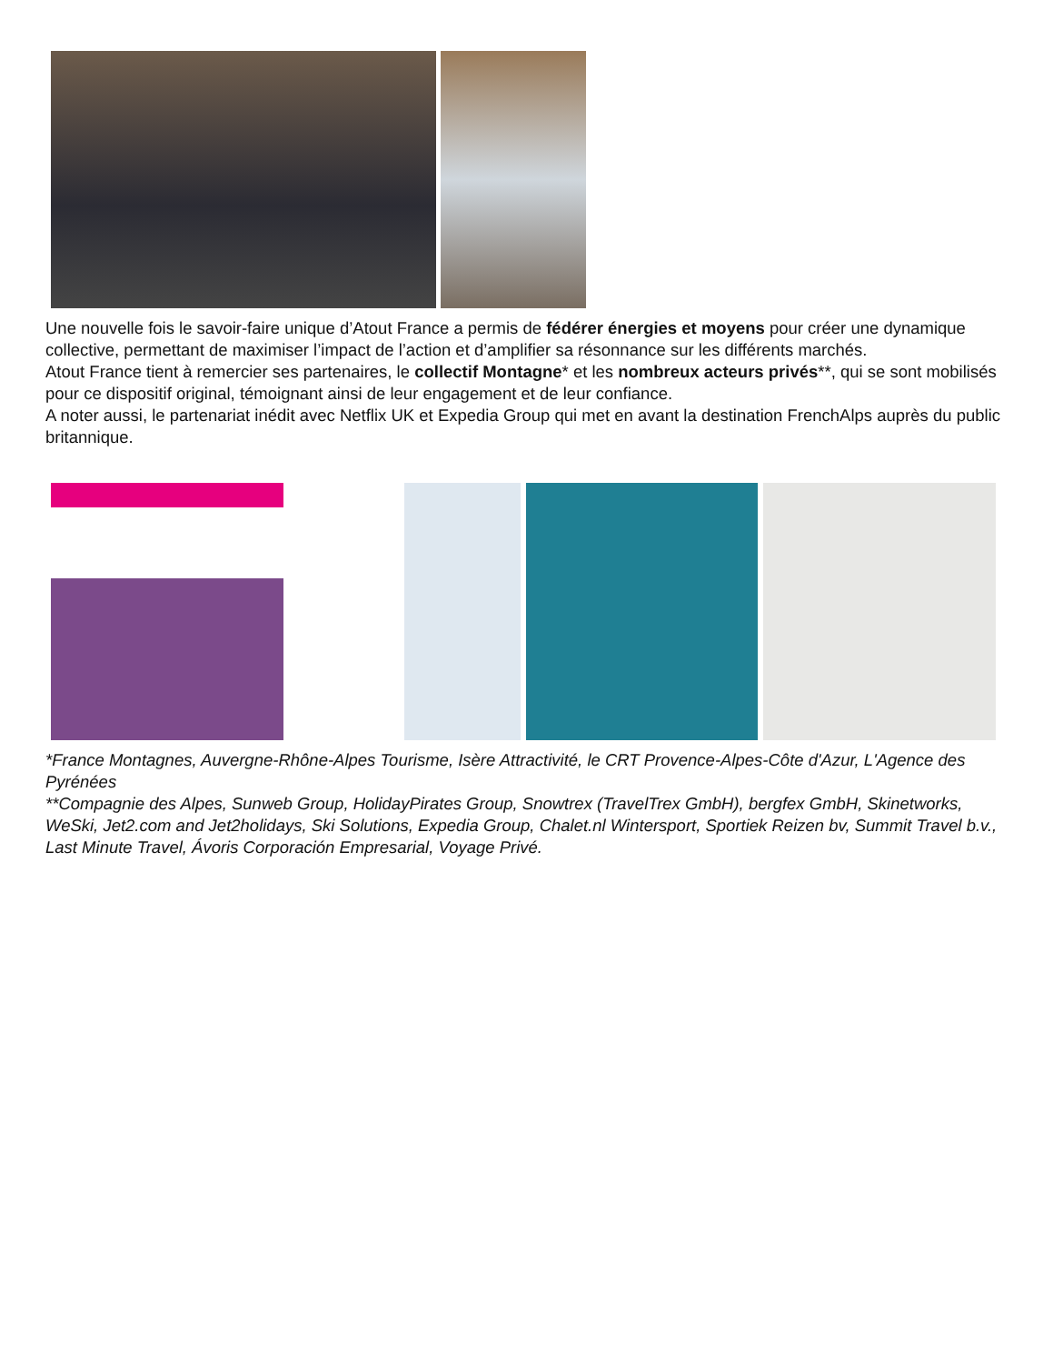Une nouvelle fois le savoir-faire unique d’Atout France a permis de fédérer énergies et moyens pour créer une dynamique collective, permettant de maximiser l’impact de l’action et d’amplifier sa résonnance sur les différents marchés.
Atout France tient à remercier ses partenaires, le collectif Montagne* et les nombreux acteurs privés**, qui se sont mobilisés pour ce dispositif original, témoignant ainsi de leur engagement et de leur confiance.
A noter aussi, le partenariat inédit avec Netflix UK et Expedia Group qui met en avant la destination FrenchAlps auprès du public britannique.
*France Montagnes, Auvergne-Rhône-Alpes Tourisme, Isère Attractivité, le CRT Provence-Alpes-Côte d'Azur, L'Agence des Pyrénées
**Compagnie des Alpes, Sunweb Group, HolidayPirates Group, Snowtrex (TravelTrex GmbH), bergfex GmbH, Skinetworks, WeSki, Jet2.com and Jet2holidays, Ski Solutions, Expedia Group, Chalet.nl Wintersport, Sportiek Reizen bv, Summit Travel b.v., Last Minute Travel, Ávoris Corporación Empresarial, Voyage Privé.